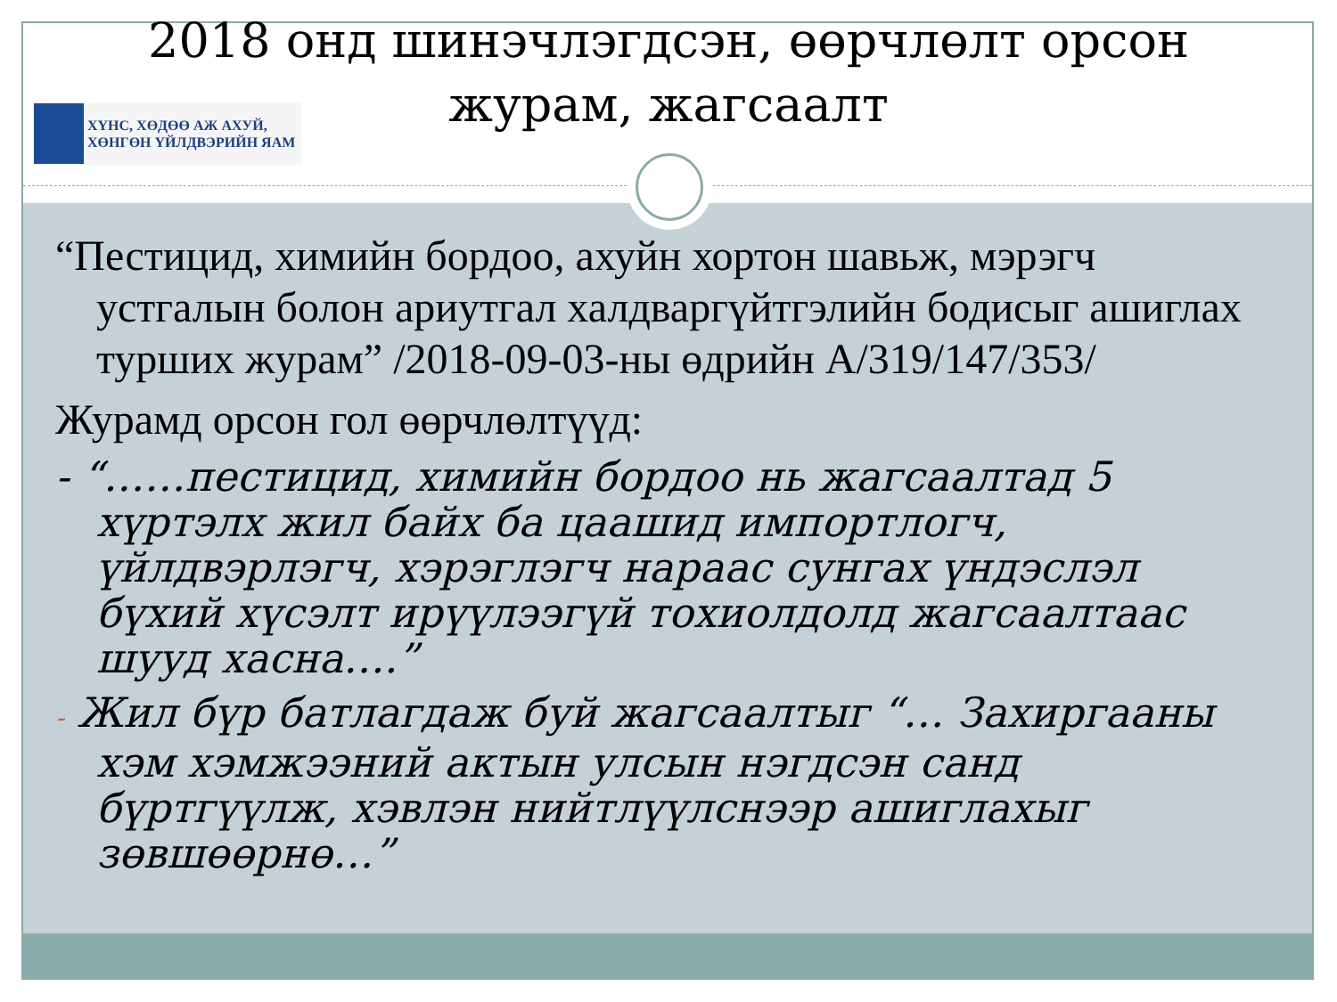2018 онд шинэчлэгдсэн, өөрчлөлт орсон журам, жагсаалт
ХҮНС, ХӨДӨӨ АЖ АХУЙ,
ХӨНГӨН ҮЙЛДВЭРИЙН ЯАМ
“Пестицид, химийн бордоо, ахуйн хортон шавьж, мэрэгч устгалын болон ариутгал халдваргүйтгэлийн бодисыг ашиглах турших журам” /2018-09-03-ны өдрийн А/319/147/353/
Журамд орсон гол өөрчлөлтүүд:
- “……пестицид, химийн бордоо нь жагсаалтад 5 хүртэлх жил байх ба цаашид импортлогч, үйлдвэрлэгч, хэрэглэгч нараас сунгах үндэслэл бүхий хүсэлт ирүүлээгүй тохиолдолд жагсаалтаас шууд хасна….”
- Жил бүр батлагдаж буй жагсаалтыг “… Захиргааны хэм хэмжээний актын улсын нэгдсэн санд бүртгүүлж, хэвлэн нийтлүүлснээр ашиглахыг зөвшөөрнө…”